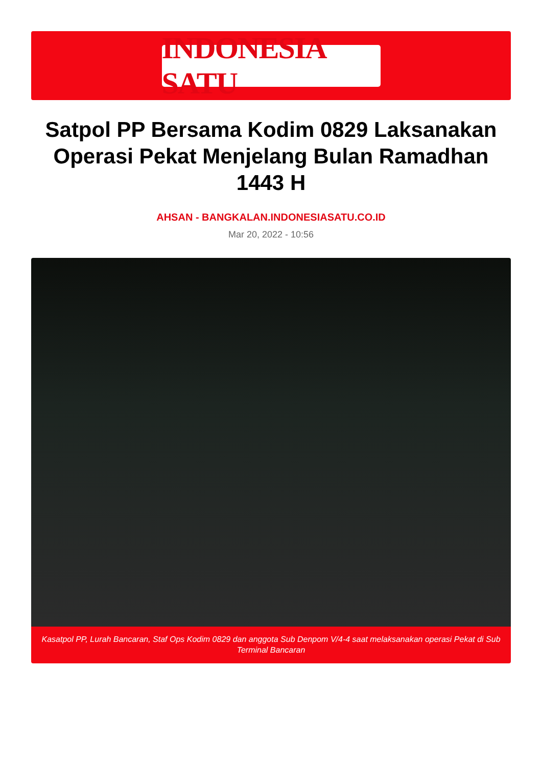INDONESIA SATU
Satpol PP Bersama Kodim 0829 Laksanakan Operasi Pekat Menjelang Bulan Ramadhan 1443 H
AHSAN - BANGKALAN.INDONESIASATU.CO.ID
Mar 20, 2022 - 10:56
Kasatpol PP, Lurah Bancaran, Staf Ops Kodim 0829 dan anggota Sub Denpom V/4-4 saat melaksanakan operasi Pekat di Sub Terminal Bancaran